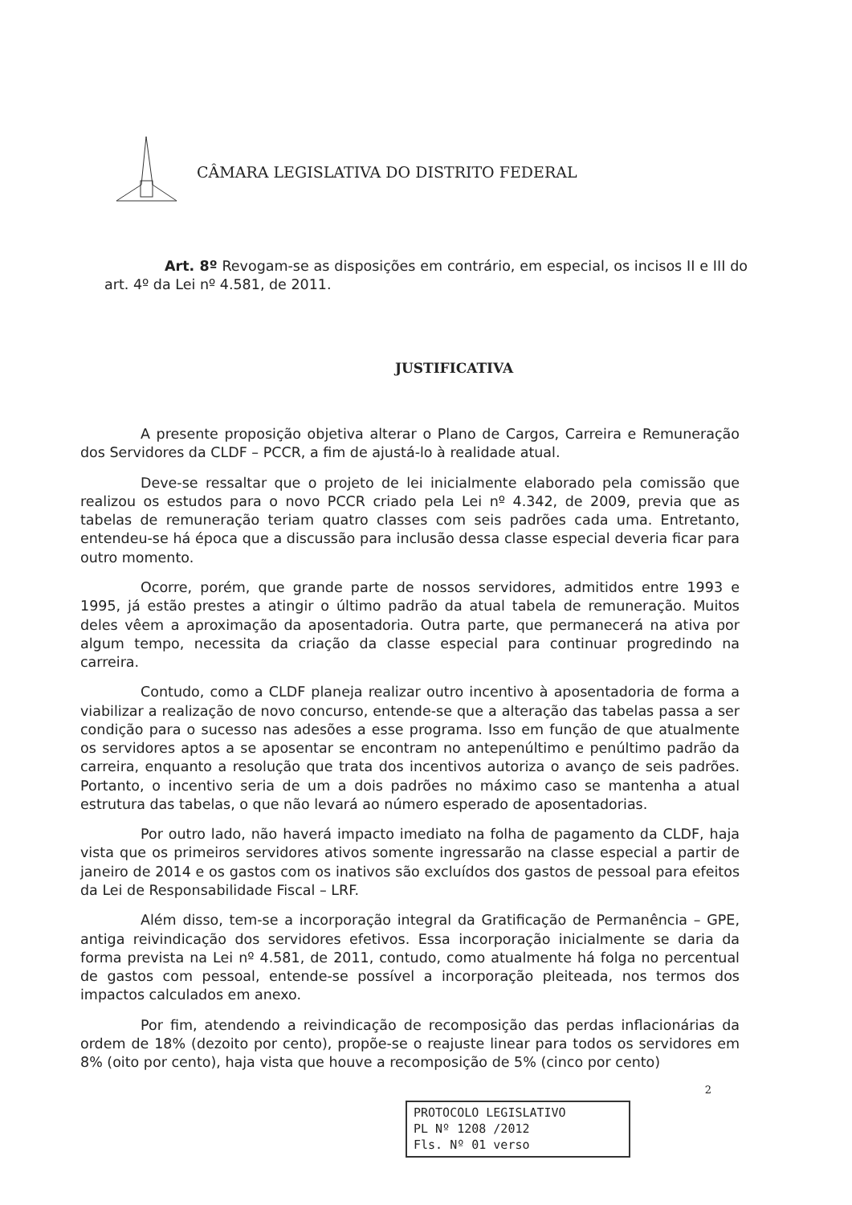CÂMARA LEGISLATIVA DO DISTRITO FEDERAL
Art. 8º Revogam-se as disposições em contrário, em especial, os incisos II e III do art. 4º da Lei nº 4.581, de 2011.
JUSTIFICATIVA
A presente proposição objetiva alterar o Plano de Cargos, Carreira e Remuneração dos Servidores da CLDF – PCCR, a fim de ajustá-lo à realidade atual.
Deve-se ressaltar que o projeto de lei inicialmente elaborado pela comissão que realizou os estudos para o novo PCCR criado pela Lei nº 4.342, de 2009, previa que as tabelas de remuneração teriam quatro classes com seis padrões cada uma. Entretanto, entendeu-se há época que a discussão para inclusão dessa classe especial deveria ficar para outro momento.
Ocorre, porém, que grande parte de nossos servidores, admitidos entre 1993 e 1995, já estão prestes a atingir o último padrão da atual tabela de remuneração. Muitos deles vêem a aproximação da aposentadoria. Outra parte, que permanecerá na ativa por algum tempo, necessita da criação da classe especial para continuar progredindo na carreira.
Contudo, como a CLDF planeja realizar outro incentivo à aposentadoria de forma a viabilizar a realização de novo concurso, entende-se que a alteração das tabelas passa a ser condição para o sucesso nas adesões a esse programa. Isso em função de que atualmente os servidores aptos a se aposentar se encontram no antepenúltimo e penúltimo padrão da carreira, enquanto a resolução que trata dos incentivos autoriza o avanço de seis padrões. Portanto, o incentivo seria de um a dois padrões no máximo caso se mantenha a atual estrutura das tabelas, o que não levará ao número esperado de aposentadorias.
Por outro lado, não haverá impacto imediato na folha de pagamento da CLDF, haja vista que os primeiros servidores ativos somente ingressarão na classe especial a partir de janeiro de 2014 e os gastos com os inativos são excluídos dos gastos de pessoal para efeitos da Lei de Responsabilidade Fiscal – LRF.
Além disso, tem-se a incorporação integral da Gratificação de Permanência – GPE, antiga reivindicação dos servidores efetivos. Essa incorporação inicialmente se daria da forma prevista na Lei nº 4.581, de 2011, contudo, como atualmente há folga no percentual de gastos com pessoal, entende-se possível a incorporação pleiteada, nos termos dos impactos calculados em anexo.
Por fim, atendendo a reivindicação de recomposição das perdas inflacionárias da ordem de 18% (dezoito por cento), propõe-se o reajuste linear para todos os servidores em 8% (oito por cento), haja vista que houve a recomposição de 5% (cinco por cento)
2
PROTOCOLO LEGISLATIVO
PL Nº 1208 /2012
Fls. Nº 01 verso